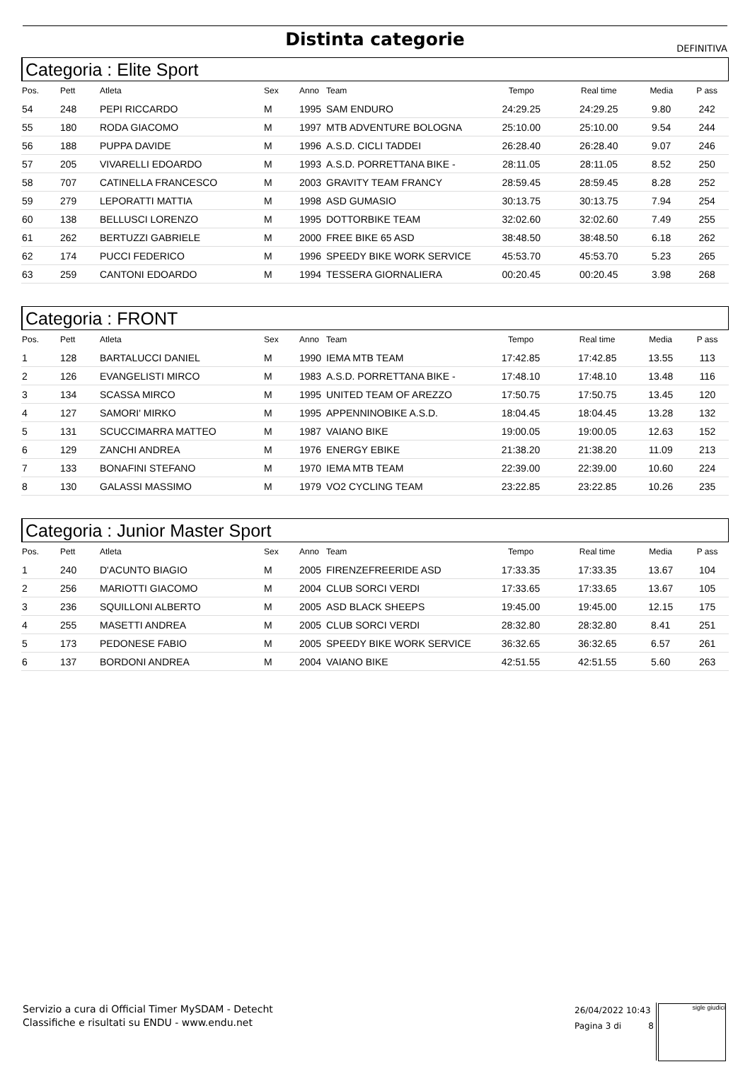Distinta categorie
DEFINITIVA
Categoria : Elite Sport
| Pos. | Pett | Atleta | Sex | Anno | Team | Tempo | Real time | Media | P ass |
| --- | --- | --- | --- | --- | --- | --- | --- | --- | --- |
| 54 | 248 | PEPI RICCARDO | M | 1995 | SAM ENDURO | 24:29.25 | 24:29.25 | 9.80 | 242 |
| 55 | 180 | RODA GIACOMO | M | 1997 | MTB ADVENTURE BOLOGNA | 25:10.00 | 25:10.00 | 9.54 | 244 |
| 56 | 188 | PUPPA DAVIDE | M | 1996 | A.S.D. CICLI TADDEI | 26:28.40 | 26:28.40 | 9.07 | 246 |
| 57 | 205 | VIVARELLI EDOARDO | M | 1993 | A.S.D. PORRETTANA BIKE - | 28:11.05 | 28:11.05 | 8.52 | 250 |
| 58 | 707 | CATINELLA FRANCESCO | M | 2003 | GRAVITY TEAM FRANCY | 28:59.45 | 28:59.45 | 8.28 | 252 |
| 59 | 279 | LEPORATTI MATTIA | M | 1998 | ASD GUMASIO | 30:13.75 | 30:13.75 | 7.94 | 254 |
| 60 | 138 | BELLUSCI LORENZO | M | 1995 | DOTTORBIKE TEAM | 32:02.60 | 32:02.60 | 7.49 | 255 |
| 61 | 262 | BERTUZZI GABRIELE | M | 2000 | FREE BIKE 65 ASD | 38:48.50 | 38:48.50 | 6.18 | 262 |
| 62 | 174 | PUCCI FEDERICO | M | 1996 | SPEEDY BIKE WORK SERVICE | 45:53.70 | 45:53.70 | 5.23 | 265 |
| 63 | 259 | CANTONI EDOARDO | M | 1994 | TESSERA GIORNALIERA | 00:20.45 | 00:20.45 | 3.98 | 268 |
Categoria : FRONT
| Pos. | Pett | Atleta | Sex | Anno | Team | Tempo | Real time | Media | P ass |
| --- | --- | --- | --- | --- | --- | --- | --- | --- | --- |
| 1 | 128 | BARTALUCCI DANIEL | M | 1990 | IEMA MTB TEAM | 17:42.85 | 17:42.85 | 13.55 | 113 |
| 2 | 126 | EVANGELISTI MIRCO | M | 1983 | A.S.D. PORRETTANA BIKE - | 17:48.10 | 17:48.10 | 13.48 | 116 |
| 3 | 134 | SCASSA MIRCO | M | 1995 | UNITED TEAM OF AREZZO | 17:50.75 | 17:50.75 | 13.45 | 120 |
| 4 | 127 | SAMORI' MIRKO | M | 1995 | APPENNINOBIKE A.S.D. | 18:04.45 | 18:04.45 | 13.28 | 132 |
| 5 | 131 | SCUCCIMARRA MATTEO | M | 1987 | VAIANO BIKE | 19:00.05 | 19:00.05 | 12.63 | 152 |
| 6 | 129 | ZANCHI ANDREA | M | 1976 | ENERGY EBIKE | 21:38.20 | 21:38.20 | 11.09 | 213 |
| 7 | 133 | BONAFINI STEFANO | M | 1970 | IEMA MTB TEAM | 22:39.00 | 22:39.00 | 10.60 | 224 |
| 8 | 130 | GALASSI MASSIMO | M | 1979 | VO2 CYCLING TEAM | 23:22.85 | 23:22.85 | 10.26 | 235 |
Categoria : Junior Master Sport
| Pos. | Pett | Atleta | Sex | Anno | Team | Tempo | Real time | Media | P ass |
| --- | --- | --- | --- | --- | --- | --- | --- | --- | --- |
| 1 | 240 | D'ACUNTO BIAGIO | M | 2005 | FIRENZEFREERIDE ASD | 17:33.35 | 17:33.35 | 13.67 | 104 |
| 2 | 256 | MARIOTTI GIACOMO | M | 2004 | CLUB SORCI VERDI | 17:33.65 | 17:33.65 | 13.67 | 105 |
| 3 | 236 | SQUILLONI ALBERTO | M | 2005 | ASD BLACK SHEEPS | 19:45.00 | 19:45.00 | 12.15 | 175 |
| 4 | 255 | MASETTI ANDREA | M | 2005 | CLUB SORCI VERDI | 28:32.80 | 28:32.80 | 8.41 | 251 |
| 5 | 173 | PEDONESE FABIO | M | 2005 | SPEEDY BIKE WORK SERVICE | 36:32.65 | 36:32.65 | 6.57 | 261 |
| 6 | 137 | BORDONI ANDREA | M | 2004 | VAIANO BIKE | 42:51.55 | 42:51.55 | 5.60 | 263 |
Servizio a cura di Official Timer MySDAM - Detecht
Classifiche e risultati su ENDU - www.endu.net
26/04/2022 10:43
Pagina 3 di 8
sigle giudici